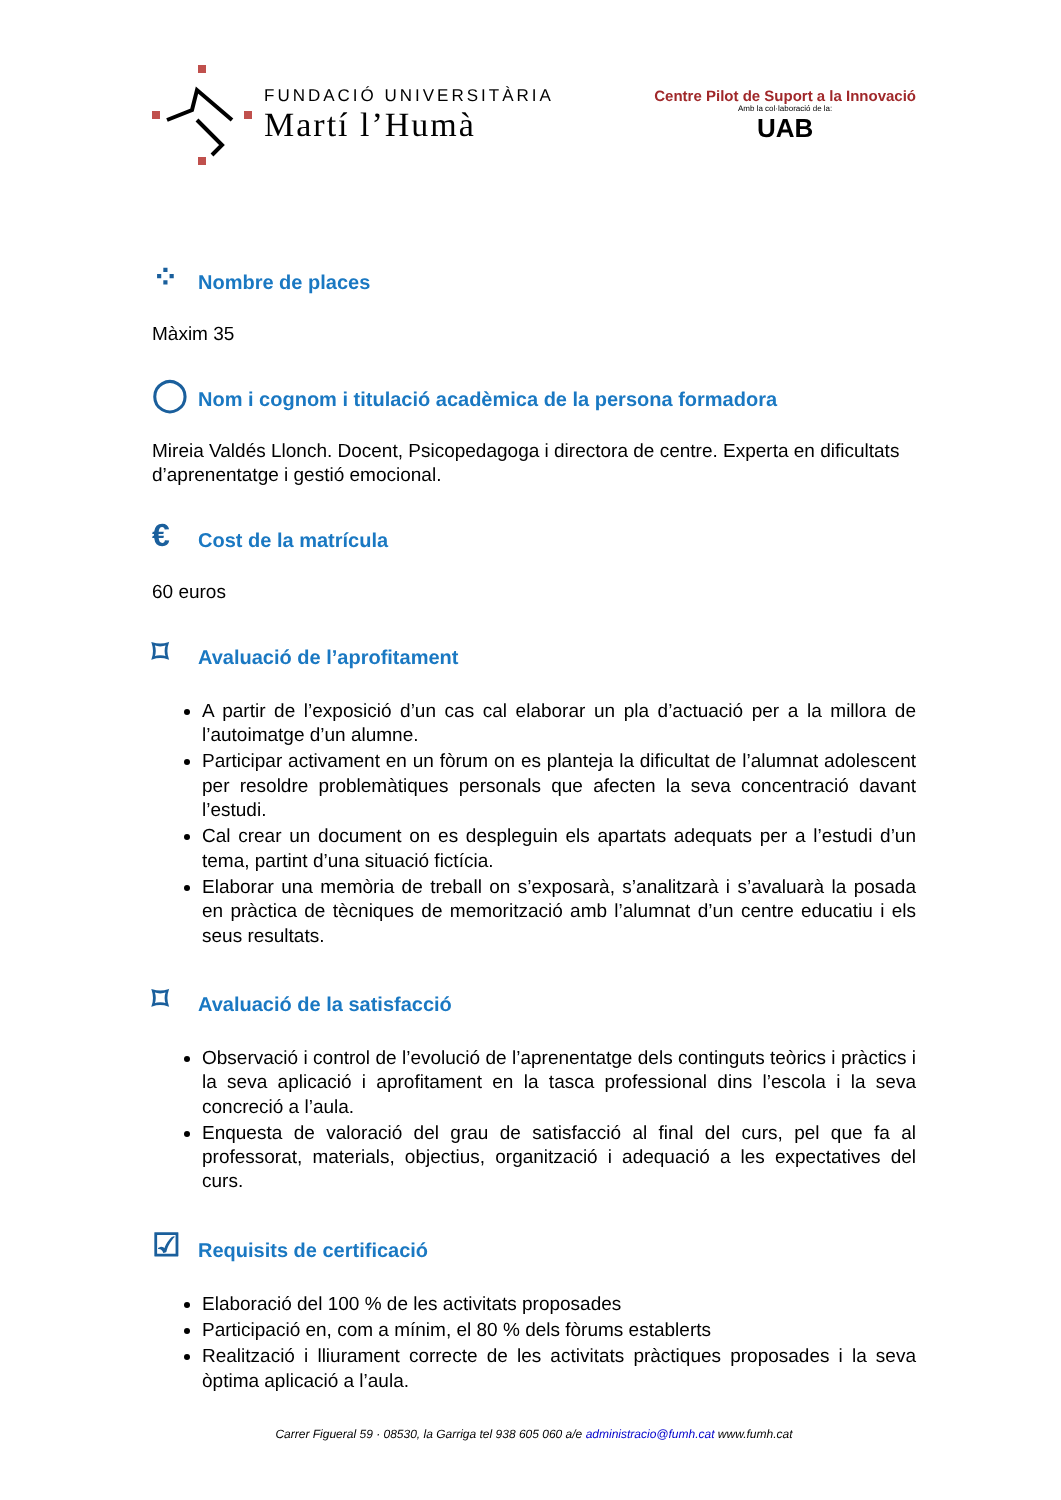FUNDACIÓ UNIVERSITÀRIA
Martí l’Humà
Centre Pilot de Suport a la Innovació
Amb la col·laboració de la:
UAB
⁘ Nombre de places
Màxim 35
◯ Nom i cognom i titulació acadèmica de la persona formadora
Mireia Valdés Llonch. Docent, Psicopedagoga i directora de centre. Experta en dificultats d’aprenentatge i gestió emocional.
€ Cost de la matrícula
60 euros
⌑ Avaluació de l’aprofitament
A partir de l’exposició d’un cas cal elaborar un pla d’actuació per a la millora de l’autoimatge d’un alumne.
Participar activament en un fòrum on es planteja la dificultat de l’alumnat adolescent per resoldre problemàtiques personals que afecten la seva concentració davant l’estudi.
Cal crear un document on es despleguin els apartats adequats per a l’estudi d’un tema, partint d’una situació fictícia.
Elaborar una memòria de treball on s’exposarà, s’analitzarà i s’avaluarà la posada en pràctica de tècniques de memorització amb l’alumnat d’un centre educatiu i els seus resultats.
⌑ Avaluació de la satisfacció
Observació i control de l’evolució de l’aprenentatge dels continguts teòrics i pràctics i la seva aplicació i aprofitament en la tasca professional dins l’escola i la seva concreció a l’aula.
Enquesta de valoració del grau de satisfacció al final del curs, pel que fa al professorat, materials, objectius, organització i adequació a les expectatives del curs.
☑ Requisits de certificació
Elaboració del 100 % de les activitats proposades
Participació en, com a mínim, el 80 % dels fòrums establerts
Realització i lliurament correcte de les activitats pràctiques proposades i la seva òptima aplicació a l’aula.
Carrer Figueral 59 · 08530, la Garriga tel 938 605 060 a/e administracio@fumh.cat www.fumh.cat